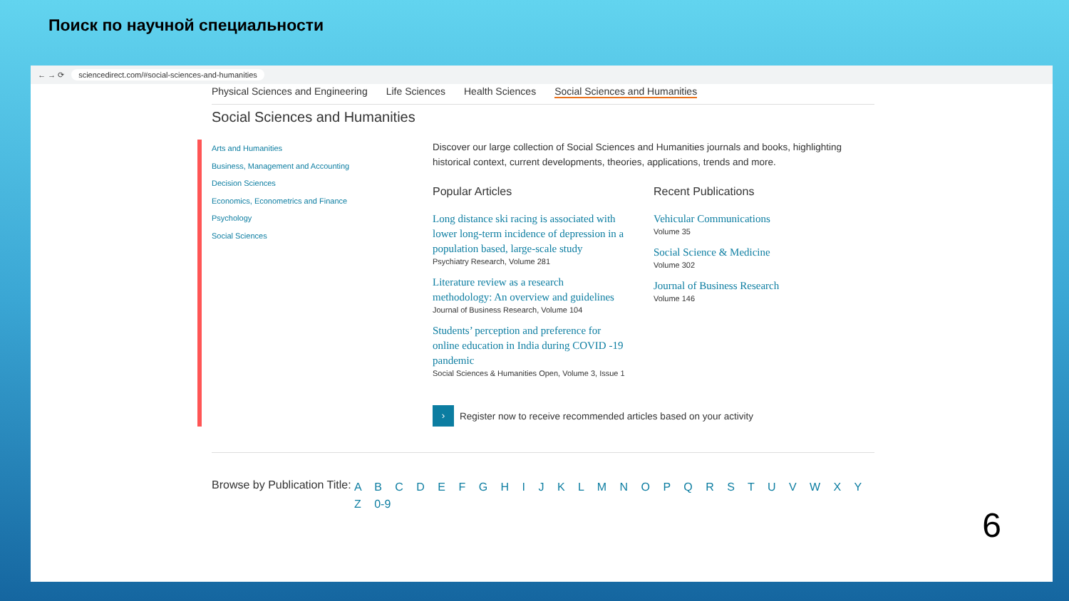Поиск по научной специальности
← → ⟳ sciencedirect.com/#social-sciences-and-humanities
Physical Sciences and Engineering Life Sciences Health Sciences Social Sciences and Humanities
Social Sciences and Humanities
Arts and Humanities
Business, Management and Accounting
Decision Sciences
Economics, Econometrics and Finance
Psychology
Social Sciences
Discover our large collection of Social Sciences and Humanities journals and books, highlighting historical context, current developments, theories, applications, trends and more.
Popular Articles
Long distance ski racing is associated with lower long-term incidence of depression in a population based, large-scale study
Psychiatry Research, Volume 281
Literature review as a research methodology: An overview and guidelines
Journal of Business Research, Volume 104
Students’ perception and preference for online education in India during COVID -19 pandemic
Social Sciences & Humanities Open, Volume 3, Issue 1
Recent Publications
Vehicular Communications
Volume 35
Social Science & Medicine
Volume 302
Journal of Business Research
Volume 146
›
Register now to receive recommended articles based on your activity
Browse by Publication Title:
A B C D E F G H I J K L M N O P Q R S T U V W X Y Z 0-9
6